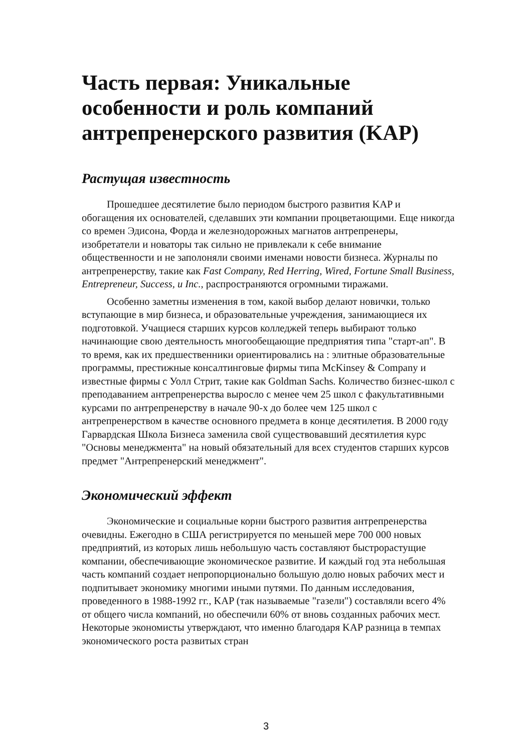Часть первая: Уникальные особенности и роль компаний антрепренерского развития (KAP)
Растущая известность
Прошедшее десятилетие было периодом быстрого развития KAP и обогащения их основателей, сделавших эти компании процветающими. Еще никогда со времен Эдисона, Форда и железнодорожных магнатов антрепренеры, изобретатели и новаторы так сильно не привлекали к себе внимание общественности и не заполоняли своими именами новости бизнеса. Журналы по антрепренерству, такие как Fast Company, Red Herring, Wired, Fortune Small Business, Entrepreneur, Success, и Inc., распространяются огромными тиражами.
Особенно заметны изменения в том, какой выбор делают новички, только вступающие в мир бизнеса, и образовательные учреждения, занимающиеся их подготовкой. Учащиеся старших курсов колледжей теперь выбирают только начинающие свою деятельность многообещающие предприятия типа "старт-ап". В то время, как их предшественники ориентировались на : элитные образовательные программы, престижные консалтинговые фирмы типа McKinsey & Company и известные фирмы с Уолл Стрит, такие как Goldman Sachs. Количество бизнес-школ с преподаванием антрепренерства выросло с менее чем 25 школ с факультативными курсами по антрепренерству в начале 90-х до более чем 125 школ с антрепренерством в качестве основного предмета в конце десятилетия. В 2000 году Гарвардская Школа Бизнеса заменила свой существовавший десятилетия курс "Основы менеджмента" на новый обязательный для всех студентов старших курсов предмет "Антрепренерский менеджмент".
Экономический эффект
Экономические и социальные корни быстрого развития антрепренерства очевидны. Ежегодно в США регистрируется по меньшей мере 700 000 новых предприятий, из которых лишь небольшую часть составляют быстрорастущие компании, обеспечивающие экономическое развитие. И каждый год эта небольшая часть компаний создает непропорционально большую долю новых рабочих мест и подпитывает экономику многими иными путями. По данным исследования, проведенного в 1988-1992 гг., KAP (так называемые "газели") составляли всего 4% от общего числа компаний, но обеспечили 60% от вновь созданных рабочих мест. Некоторые экономисты утверждают, что именно благодаря KAP разница в темпах экономического роста развитых стран
3